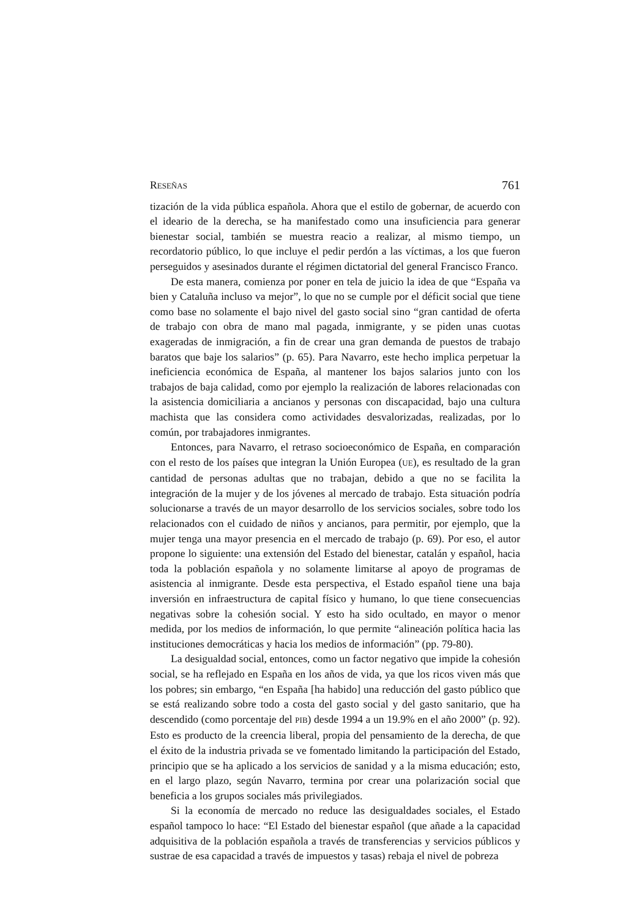RESEÑAS 761
tización de la vida pública española. Ahora que el estilo de gobernar, de acuerdo con el ideario de la derecha, se ha manifestado como una insuficiencia para generar bienestar social, también se muestra reacio a realizar, al mismo tiempo, un recordatorio público, lo que incluye el pedir perdón a las víctimas, a los que fueron perseguidos y asesinados durante el régimen dictatorial del general Francisco Franco.
De esta manera, comienza por poner en tela de juicio la idea de que “España va bien y Cataluña incluso va mejor”, lo que no se cumple por el déficit social que tiene como base no solamente el bajo nivel del gasto social sino “gran cantidad de oferta de trabajo con obra de mano mal pagada, inmigrante, y se piden unas cuotas exageradas de inmigración, a fin de crear una gran demanda de puestos de trabajo baratos que baje los salarios” (p. 65). Para Navarro, este hecho implica perpetuar la ineficiencia económica de España, al mantener los bajos salarios junto con los trabajos de baja calidad, como por ejemplo la realización de labores relacionadas con la asistencia domiciliaria a ancianos y personas con discapacidad, bajo una cultura machista que las considera como actividades desvalorizadas, realizadas, por lo común, por trabajadores inmigrantes.
Entonces, para Navarro, el retraso socioeconómico de España, en comparación con el resto de los países que integran la Unión Europea (UE), es resultado de la gran cantidad de personas adultas que no trabajan, debido a que no se facilita la integración de la mujer y de los jóvenes al mercado de trabajo. Esta situación podría solucionarse a través de un mayor desarrollo de los servicios sociales, sobre todo los relacionados con el cuidado de niños y ancianos, para permitir, por ejemplo, que la mujer tenga una mayor presencia en el mercado de trabajo (p. 69). Por eso, el autor propone lo siguiente: una extensión del Estado del bienestar, catalán y español, hacia toda la población española y no solamente limitarse al apoyo de programas de asistencia al inmigrante. Desde esta perspectiva, el Estado español tiene una baja inversión en infraestructura de capital físico y humano, lo que tiene consecuencias negativas sobre la cohesión social. Y esto ha sido ocultado, en mayor o menor medida, por los medios de información, lo que permite “alineación política hacia las instituciones democráticas y hacia los medios de información” (pp. 79-80).
La desigualdad social, entonces, como un factor negativo que impide la cohesión social, se ha reflejado en España en los años de vida, ya que los ricos viven más que los pobres; sin embargo, “en España [ha habido] una reducción del gasto público que se está realizando sobre todo a costa del gasto social y del gasto sanitario, que ha descendido (como porcentaje del PIB) desde 1994 a un 19.9% en el año 2000” (p. 92). Esto es producto de la creencia liberal, propia del pensamiento de la derecha, de que el éxito de la industria privada se ve fomentado limitando la participación del Estado, principio que se ha aplicado a los servicios de sanidad y a la misma educación; esto, en el largo plazo, según Navarro, termina por crear una polarización social que beneficia a los grupos sociales más privilegiados.
Si la economía de mercado no reduce las desigualdades sociales, el Estado español tampoco lo hace: “El Estado del bienestar español (que añade a la capacidad adquisitiva de la población española a través de transferencias y servicios públicos y sustrae de esa capacidad a través de impuestos y tasas) rebaja el nivel de pobreza